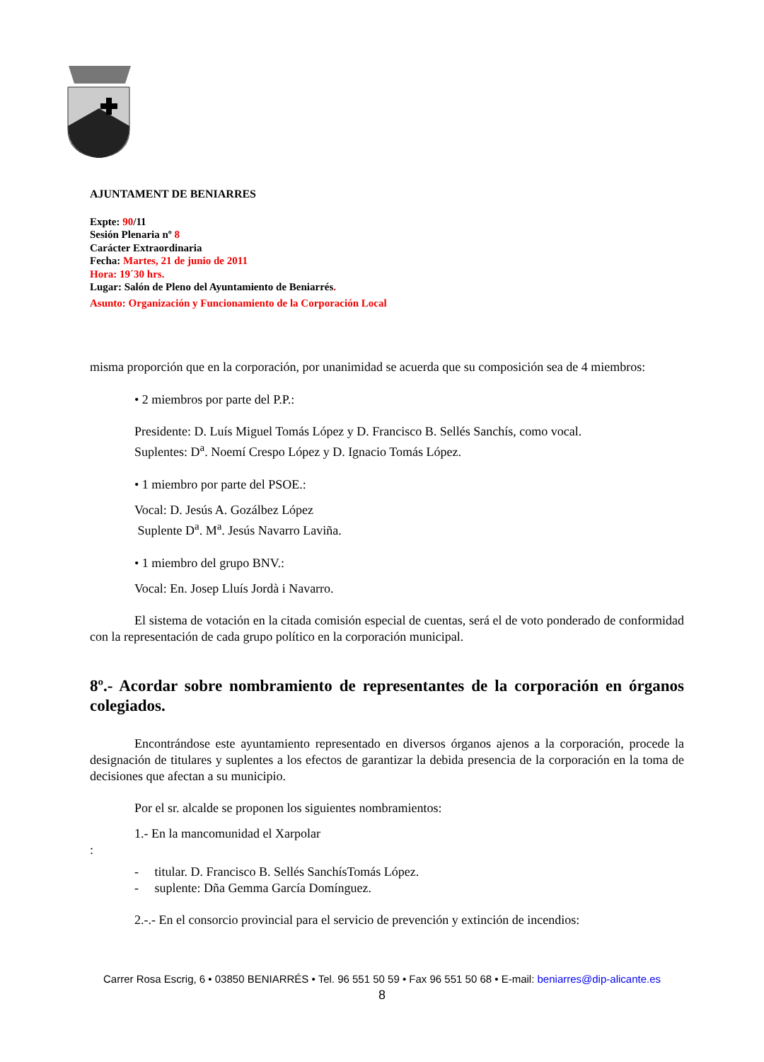AJUNTAMENT DE BENIARRES
Expte: 90/11
Sesión Plenaria nº 8
Carácter Extraordinaria
Fecha: Martes, 21 de junio de 2011
Hora: 19´30 hrs.
Lugar: Salón de Pleno del Ayuntamiento de Beniarrés.
Asunto: Organización y Funcionamiento de la Corporación Local
misma proporción que en la corporación, por unanimidad se acuerda que su composición sea de 4 miembros:
• 2 miembros por parte del P.P.:
Presidente: D. Luís Miguel Tomás López y D. Francisco B. Sellés Sanchís, como vocal.
Suplentes: D<sup>a</sup>. Noemí Crespo López y D. Ignacio Tomás López.
• 1 miembro por parte del PSOE.:
Vocal: D. Jesús A. Gozálbez López
Suplente D<sup>a</sup>. M<sup>a</sup>. Jesús Navarro Laviña.
• 1 miembro del grupo BNV.:
Vocal: En. Josep Lluís Jordà i Navarro.
El sistema de votación en la citada comisión especial de cuentas, será el de voto ponderado de conformidad con la representación de cada grupo político en la corporación municipal.
8º.- Acordar sobre nombramiento de representantes de la corporación en órganos colegiados.
Encontrándose este ayuntamiento representado en diversos órganos ajenos a la corporación, procede la designación de titulares y suplentes a los efectos de garantizar la debida presencia de la corporación en la toma de decisiones que afectan a su municipio.
Por el sr. alcalde se proponen los siguientes nombramientos:
1.- En la mancomunidad el Xarpolar
:
- titular. D. Francisco B. Sellés SanchísTomás López.
- suplente: Dña Gemma García Domínguez.
2.-.- En el consorcio provincial para el servicio de prevención y extinción de incendios:
Carrer Rosa Escrig, 6 • 03850 BENIARRÉS • Tel. 96 551 50 59 • Fax 96 551 50 68 • E-mail: beniarres@dip-alicante.es
8